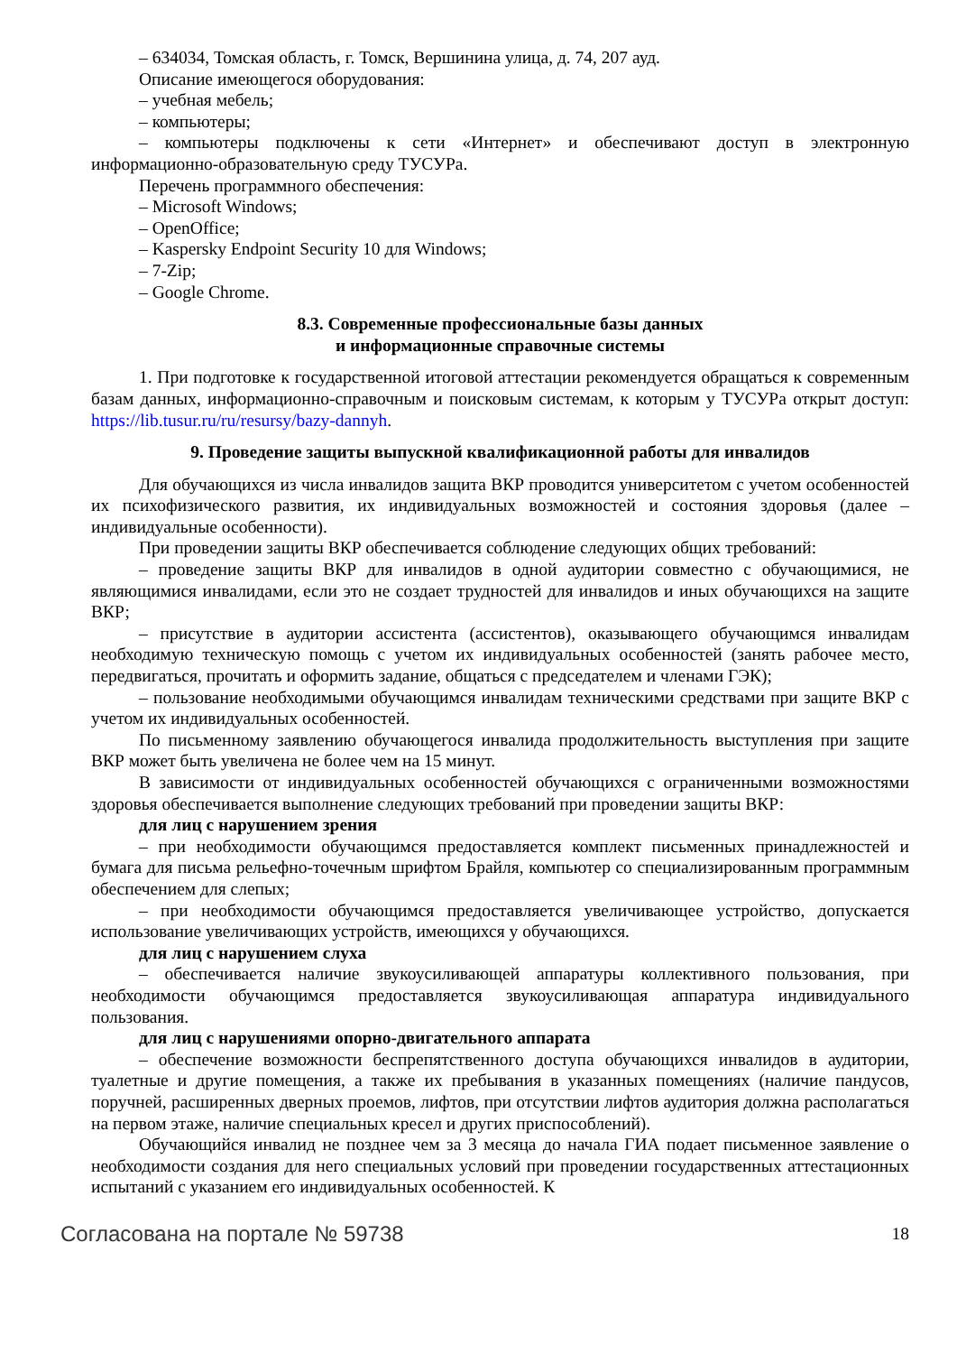– 634034, Томская область, г. Томск, Вершинина улица, д. 74, 207 ауд.
Описание имеющегося оборудования:
– учебная мебель;
– компьютеры;
– компьютеры подключены к сети «Интернет» и обеспечивают доступ в электронную информационно-образовательную среду ТУСУРа.
Перечень программного обеспечения:
– Microsoft Windows;
– OpenOffice;
– Kaspersky Endpoint Security 10 для Windows;
– 7-Zip;
– Google Chrome.
8.3. Современные профессиональные базы данных
и информационные справочные системы
1. При подготовке к государственной итоговой аттестации рекомендуется обращаться к современным базам данных, информационно-справочным и поисковым системам, к которым у ТУСУРа открыт доступ: https://lib.tusur.ru/ru/resursy/bazy-dannyh.
9. Проведение защиты выпускной квалификационной работы для инвалидов
Для обучающихся из числа инвалидов защита ВКР проводится университетом с учетом особенностей их психофизического развития, их индивидуальных возможностей и состояния здоровья (далее – индивидуальные особенности).
При проведении защиты ВКР обеспечивается соблюдение следующих общих требований:
– проведение защиты ВКР для инвалидов в одной аудитории совместно с обучающимися, не являющимися инвалидами, если это не создает трудностей для инвалидов и иных обучающихся на защите ВКР;
– присутствие в аудитории ассистента (ассистентов), оказывающего обучающимся инвалидам необходимую техническую помощь с учетом их индивидуальных особенностей (занять рабочее место, передвигаться, прочитать и оформить задание, общаться с председателем и членами ГЭК);
– пользование необходимыми обучающимся инвалидам техническими средствами при защите ВКР с учетом их индивидуальных особенностей.
По письменному заявлению обучающегося инвалида продолжительность выступления при защите ВКР может быть увеличена не более чем на 15 минут.
В зависимости от индивидуальных особенностей обучающихся с ограниченными возможностями здоровья обеспечивается выполнение следующих требований при проведении защиты ВКР:
для лиц с нарушением зрения
– при необходимости обучающимся предоставляется комплект письменных принадлежностей и бумага для письма рельефно-точечным шрифтом Брайля, компьютер со специализированным программным обеспечением для слепых;
– при необходимости обучающимся предоставляется увеличивающее устройство, допускается использование увеличивающих устройств, имеющихся у обучающихся.
для лиц с нарушением слуха
– обеспечивается наличие звукоусиливающей аппаратуры коллективного пользования, при необходимости обучающимся предоставляется звукоусиливающая аппаратура индивидуального пользования.
для лиц с нарушениями опорно-двигательного аппарата
– обеспечение возможности беспрепятственного доступа обучающихся инвалидов в аудитории, туалетные и другие помещения, а также их пребывания в указанных помещениях (наличие пандусов, поручней, расширенных дверных проемов, лифтов, при отсутствии лифтов аудитория должна располагаться на первом этаже, наличие специальных кресел и других приспособлений).
Обучающийся инвалид не позднее чем за 3 месяца до начала ГИА подает письменное заявление о необходимости создания для него специальных условий при проведении государственных аттестационных испытаний с указанием его индивидуальных особенностей. К
Согласована на портале № 59738 18